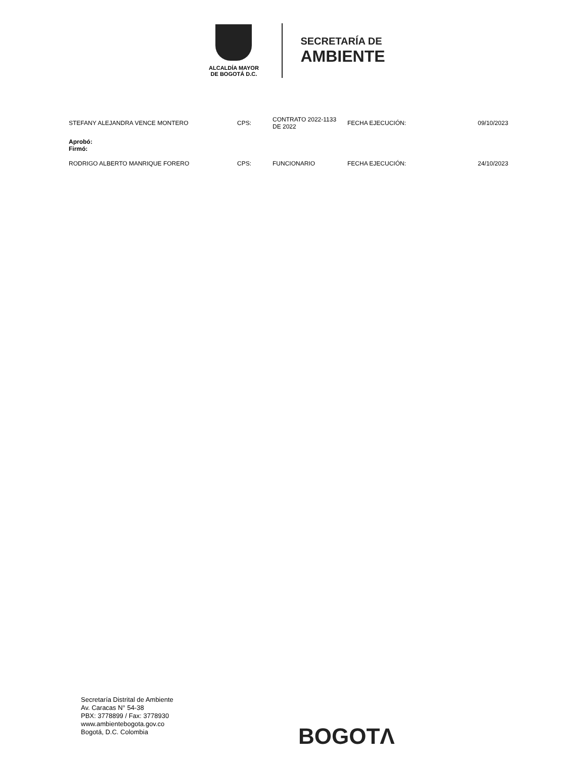ALCALDÍA MAYOR
DE BOGOTÁ D.C.
SECRETARÍA DE
AMBIENTE
| STEFANY ALEJANDRA VENCE MONTERO | CPS: | CONTRATO 2022-1133 DE 2022 | FECHA EJECUCIÓN: | 09/10/2023 |
| Aprobó: Firmó: | | | | |
| RODRIGO ALBERTO MANRIQUE FORERO | CPS: | FUNCIONARIO | FECHA EJECUCIÓN: | 24/10/2023 |
Secretaría Distrital de Ambiente
Av. Caracas N° 54-38
PBX: 3778899 / Fax: 3778930
www.ambientebogota.gov.co
Bogotá, D.C. Colombia
BOGOTΛ